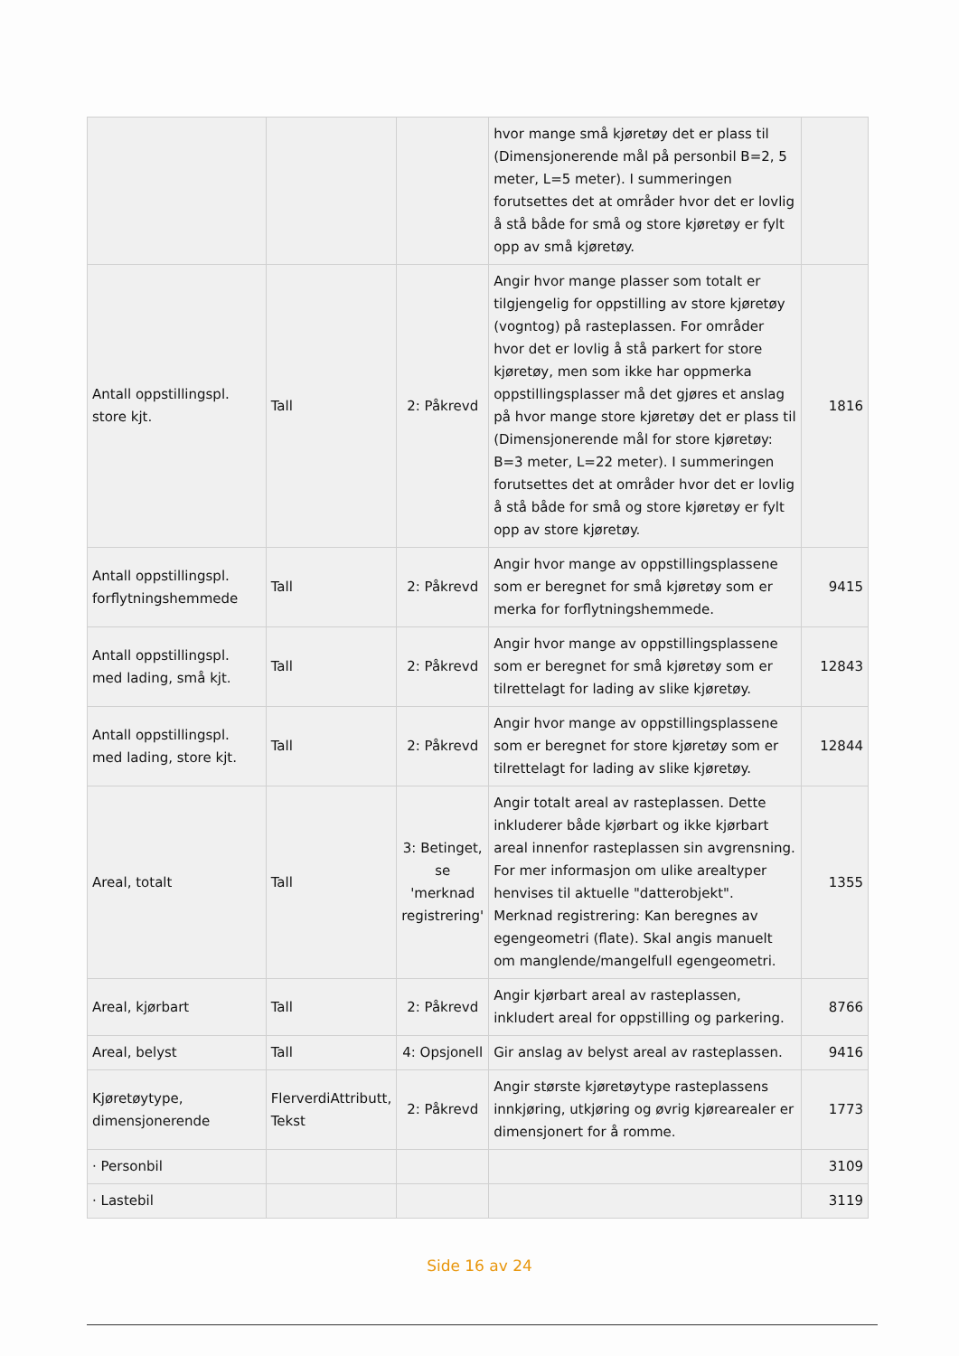| | | | hvor mange små kjøretøy det er plass til (Dimensjonerende mål på personbil B=2, 5 meter, L=5 meter). I summeringen forutsettes det at områder hvor det er lovlig å stå både for små og store kjøretøy er fylt opp av små kjøretøy. | |
| Antall oppstillingspl. store kjt. | Tall | 2: Påkrevd | Angir hvor mange plasser som totalt er tilgjengelig for oppstilling av store kjøretøy (vogntog) på rasteplassen. For områder hvor det er lovlig å stå parkert for store kjøretøy, men som ikke har oppmerka oppstillingsplasser må det gjøres et anslag på hvor mange store kjøretøy det er plass til (Dimensjonerende mål for store kjøretøy: B=3 meter, L=22 meter). I summeringen forutsettes det at områder hvor det er lovlig å stå både for små og store kjøretøy er fylt opp av store kjøretøy. | 1816 |
| Antall oppstillingspl. forflytningshemmede | Tall | 2: Påkrevd | Angir hvor mange av oppstillingsplassene som er beregnet for små kjøretøy som er merka for forflytningshemmede. | 9415 |
| Antall oppstillingspl. med lading, små kjt. | Tall | 2: Påkrevd | Angir hvor mange av oppstillingsplassene som er beregnet for små kjøretøy som er tilrettelagt for lading av slike kjøretøy. | 12843 |
| Antall oppstillingspl. med lading, store kjt. | Tall | 2: Påkrevd | Angir hvor mange av oppstillingsplassene som er beregnet for store kjøretøy som er tilrettelagt for lading av slike kjøretøy. | 12844 |
| Areal, totalt | Tall | 3: Betinget, se 'merknad registrering' | Angir totalt areal av rasteplassen. Dette inkluderer både kjørbart og ikke kjørbart areal innenfor rasteplassen sin avgrensning. For mer informasjon om ulike arealtyper henvises til aktuelle "datterobjekt". Merknad registrering: Kan beregnes av egengeometri (flate). Skal angis manuelt om manglende/mangelfull egengeometri. | 1355 |
| Areal, kjørbart | Tall | 2: Påkrevd | Angir kjørbart areal av rasteplassen, inkludert areal for oppstilling og parkering. | 8766 |
| Areal, belyst | Tall | 4: Opsjonell | Gir anslag av belyst areal av rasteplassen. | 9416 |
| Kjøretøytype, dimensjonerende | FlerverdiAttributt, Tekst | 2: Påkrevd | Angir største kjøretøytype rasteplassens innkjøring, utkjøring og øvrig kjørearealer er dimensjonert for å romme. | 1773 |
| · Personbil | | | | 3109 |
| · Lastebil | | | | 3119 |
Side 16 av 24